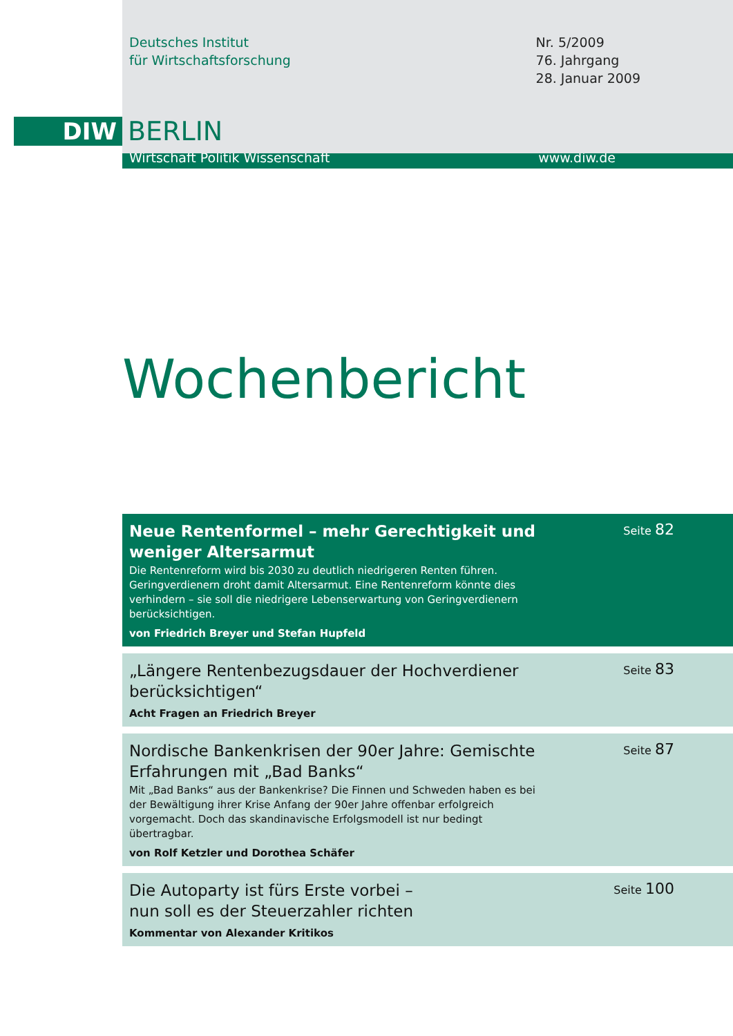Deutsches Institut
für Wirtschaftsforschung
Nr. 5/2009
76. Jahrgang
28. Januar 2009
DIW
BERLIN
Wirtschaft Politik Wissenschaft www.diw.de
Wochenbericht
Neue Rentenformel – mehr Gerechtigkeit und weniger Altersarmut
Die Rentenreform wird bis 2030 zu deutlich niedrigeren Renten führen. Geringverdienern droht damit Altersarmut. Eine Rentenreform könnte dies verhindern – sie soll die niedrigere Lebenserwartung von Geringverdienern berücksichtigen.
von Friedrich Breyer und Stefan Hupfeld
Seite 82
„Längere Rentenbezugsdauer der Hochverdiener berücksichtigen“
Acht Fragen an Friedrich Breyer
Seite 83
Nordische Bankenkrisen der 90er Jahre: Gemischte Erfahrungen mit „Bad Banks“
Mit „Bad Banks“ aus der Bankenkrise? Die Finnen und Schweden haben es bei der Bewältigung ihrer Krise Anfang der 90er Jahre offenbar erfolgreich vorgemacht. Doch das skandinavische Erfolgsmodell ist nur bedingt übertragbar.
von Rolf Ketzler und Dorothea Schäfer
Seite 87
Die Autoparty ist fürs Erste vorbei –
nun soll es der Steuerzahler richten
Kommentar von Alexander Kritikos
Seite 100